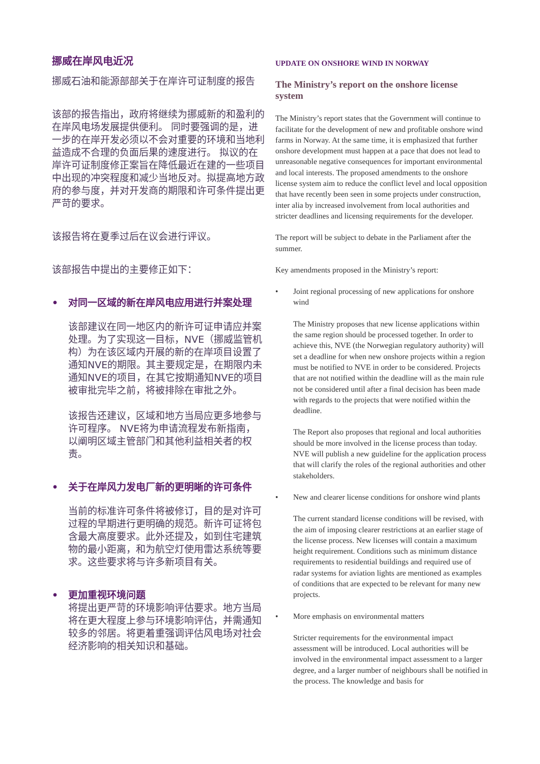挪威在岸风电近况
挪威石油和能源部部关于在岸许可证制度的报告
该部的报告指出，政府将继续为挪威新的和盈利的在岸风电场发展提供便利。 同时要强调的是，进一步的在岸开发必须以不会对重要的环境和当地利益造成不合理的负面后果的速度进行。 拟议的在岸许可证制度修正案旨在降低最近在建的一些项目中出现的冲突程度和减少当地反对。拟提高地方政府的参与度，并对开发商的期限和许可条件提出更严苛的要求。
该报告将在夏季过后在议会进行评议。
该部报告中提出的主要修正如下：
• 对同一区域的新在岸风电应用进行并案处理
该部建议在同一地区内的新许可证申请应并案处理。为了实现这一目标，NVE（挪威监管机构）为在该区域内开展的新的在岸项目设置了通知NVE的期限。其主要规定是，在期限内未通知NVE的项目，在其它按期通知NVE的项目被审批完毕之前，将被排除在审批之外。
该报告还建议，区域和地方当局应更多地参与许可程序。 NVE将为申请流程发布新指南，以阐明区域主管部门和其他利益相关者的权责。
• 关于在岸风力发电厂新的更明晰的许可条件
当前的标准许可条件将被修订，目的是对许可过程的早期进行更明确的规范。新许可证将包含最大高度要求。此外还提及，如到住宅建筑物的最小距离，和为航空灯使用雷达系统等要求。这些要求将与许多新项目有关。
• 更加重视环境问题
将提出更严苛的环境影响评估要求。地方当局将在更大程度上参与环境影响评估，并需通知较多的邻居。将更着重强调评估风电场对社会经济影响的相关知识和基础。
UPDATE ON ONSHORE WIND IN NORWAY
The Ministry’s report on the onshore license system
The Ministry’s report states that the Government will continue to facilitate for the development of new and profitable onshore wind farms in Norway. At the same time, it is emphasized that further onshore development must happen at a pace that does not lead to unreasonable negative consequences for important environmental and local interests. The proposed amendments to the onshore license system aim to reduce the conflict level and local opposition that have recently been seen in some projects under construction, inter alia by increased involvement from local authorities and stricter deadlines and licensing requirements for the developer.
The report will be subject to debate in the Parliament after the summer.
Key amendments proposed in the Ministry’s report:
• Joint regional processing of new applications for onshore wind
The Ministry proposes that new license applications within the same region should be processed together. In order to achieve this, NVE (the Norwegian regulatory authority) will set a deadline for when new onshore projects within a region must be notified to NVE in order to be considered. Projects that are not notified within the deadline will as the main rule not be considered until after a final decision has been made with regards to the projects that were notified within the deadline.
The Report also proposes that regional and local authorities should be more involved in the license process than today. NVE will publish a new guideline for the application process that will clarify the roles of the regional authorities and other stakeholders.
• New and clearer license conditions for onshore wind plants
The current standard license conditions will be revised, with the aim of imposing clearer restrictions at an earlier stage of the license process. New licenses will contain a maximum height requirement. Conditions such as minimum distance requirements to residential buildings and required use of radar systems for aviation lights are mentioned as examples of conditions that are expected to be relevant for many new projects.
• More emphasis on environmental matters
Stricter requirements for the environmental impact assessment will be introduced. Local authorities will be involved in the environmental impact assessment to a larger degree, and a larger number of neighbours shall be notified in the process. The knowledge and basis for